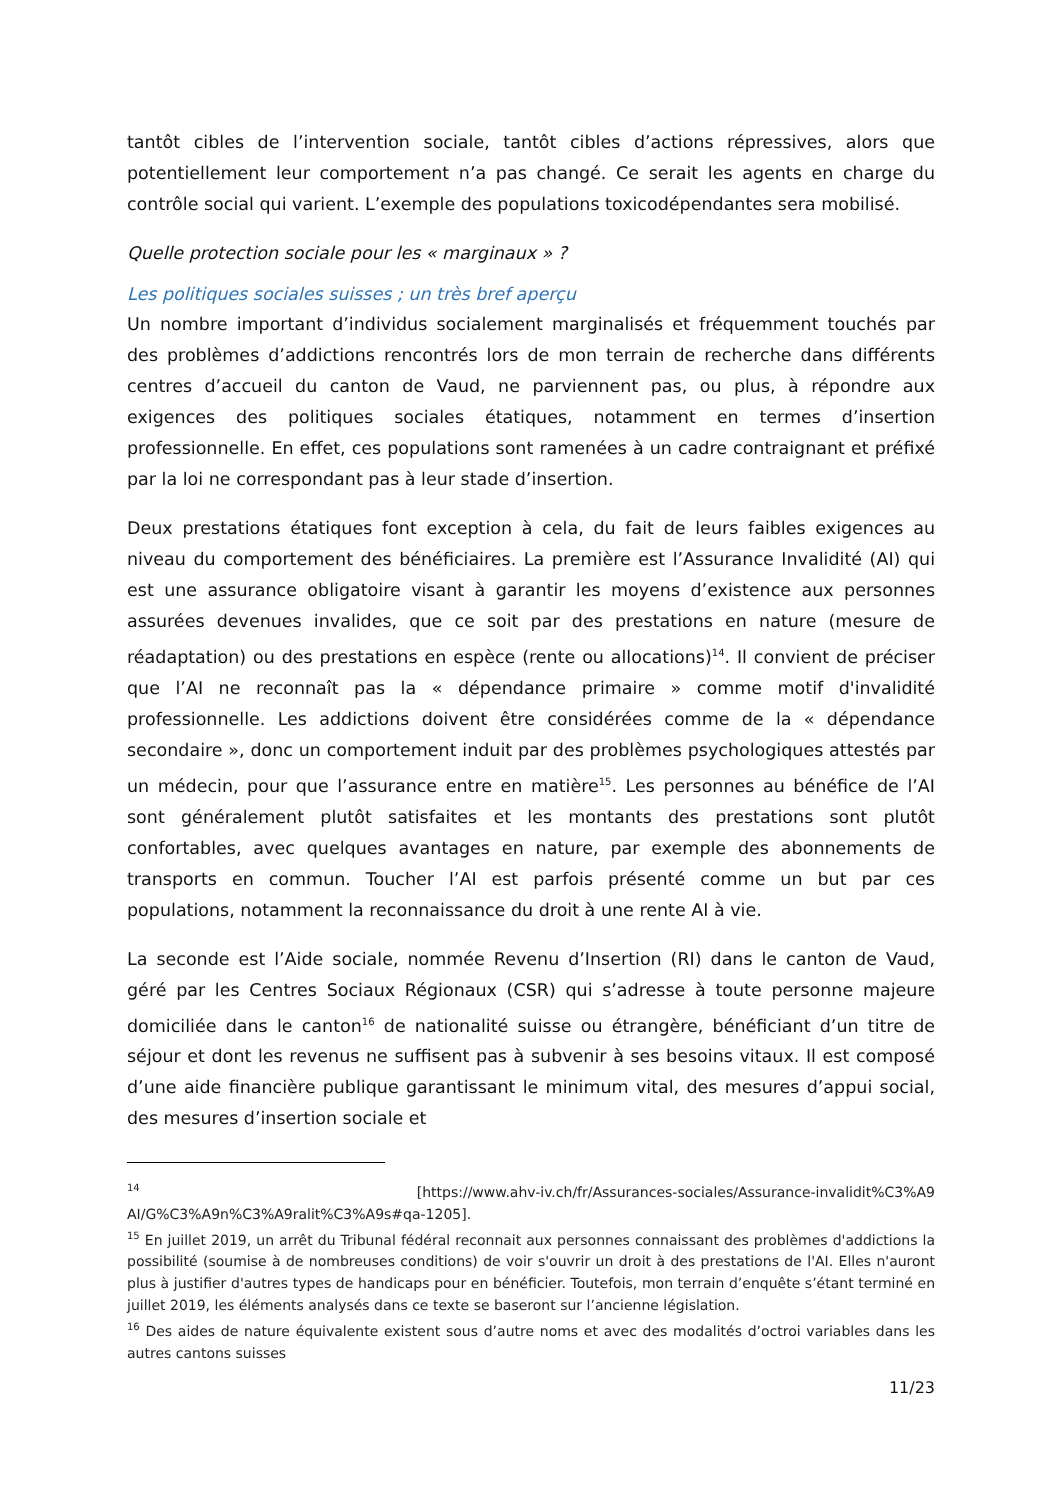tantôt cibles de l’intervention sociale, tantôt cibles d’actions répressives, alors que potentiellement leur comportement n’a pas changé. Ce serait les agents en charge du contrôle social qui varient. L’exemple des populations toxicodépendantes sera mobilisé.
Quelle protection sociale pour les « marginaux » ?
Les politiques sociales suisses ; un très bref aperçu
Un nombre important d’individus socialement marginalisés et fréquemment touchés par des problèmes d’addictions rencontrés lors de mon terrain de recherche dans différents centres d’accueil du canton de Vaud, ne parviennent pas, ou plus, à répondre aux exigences des politiques sociales étatiques, notamment en termes d’insertion professionnelle. En effet, ces populations sont ramenées à un cadre contraignant et préfixé par la loi ne correspondant pas à leur stade d’insertion.
Deux prestations étatiques font exception à cela, du fait de leurs faibles exigences au niveau du comportement des bénéficiaires. La première est l’Assurance Invalidité (AI) qui est une assurance obligatoire visant à garantir les moyens d’existence aux personnes assurées devenues invalides, que ce soit par des prestations en nature (mesure de réadaptation) ou des prestations en espèce (rente ou allocations)<sup>14</sup>. Il convient de préciser que l’AI ne reconnaît pas la « dépendance primaire » comme motif d'invalidité professionnelle. Les addictions doivent être considérées comme de la « dépendance secondaire », donc un comportement induit par des problèmes psychologiques attestés par un médecin, pour que l’assurance entre en matière<sup>15</sup>. Les personnes au bénéfice de l’AI sont généralement plutôt satisfaites et les montants des prestations sont plutôt confortables, avec quelques avantages en nature, par exemple des abonnements de transports en commun. Toucher l’AI est parfois présenté comme un but par ces populations, notamment la reconnaissance du droit à une rente AI à vie.
La seconde est l’Aide sociale, nommée Revenu d’Insertion (RI) dans le canton de Vaud, géré par les Centres Sociaux Régionaux (CSR) qui s’adresse à toute personne majeure domiciliée dans le canton<sup>16</sup> de nationalité suisse ou étrangère, bénéficiant d’un titre de séjour et dont les revenus ne suffisent pas à subvenir à ses besoins vitaux. Il est composé d’une aide financière publique garantissant le minimum vital, des mesures d’appui social, des mesures d’insertion sociale et
<sup>14</sup> [https://www.ahv-iv.ch/fr/Assurances-sociales/Assurance-invalidit%C3%A9 AI/G%C3%A9n%C3%A9ralit%C3%A9s#qa-1205].
<sup>15</sup> En juillet 2019, un arrêt du Tribunal fédéral reconnait aux personnes connaissant des problèmes d'addictions la possibilité (soumise à de nombreuses conditions) de voir s'ouvrir un droit à des prestations de l'AI. Elles n'auront plus à justifier d'autres types de handicaps pour en bénéficier. Toutefois, mon terrain d’enquête s’étant terminé en juillet 2019, les éléments analysés dans ce texte se baseront sur l’ancienne législation.
<sup>16</sup> Des aides de nature équivalente existent sous d’autre noms et avec des modalités d’octroi variables dans les autres cantons suisses
11/23